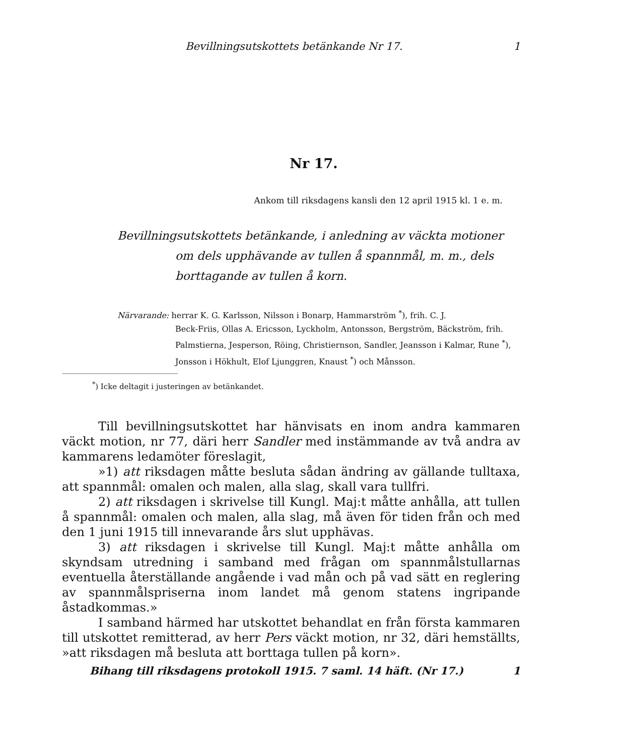Bevillningsutskottets betänkande Nr 17. 1
Nr 17.
Ankom till riksdagens kansli den 12 april 1915 kl. 1 e. m.
Bevillningsutskottets betänkande, i anledning av väckta motioner
om dels upphävande av tullen å spannmål, m. m., dels borttagande av tullen å korn.
Närvarande: herrar K. G. Karlsson, Nilsson i Bonarp, Hammarström <sup>*</sup>), frih. C. J.
Beck-Friis, Ollas A. Ericsson, Lyckholm, Antonsson, Bergström, Bäckström, frih. Palmstierna, Jesperson, Röing, Christiernson, Sandler, Jeansson i Kalmar, Rune <sup>*</sup>), Jonsson i Hökhult, Elof Ljunggren, Knaust <sup>*</sup>) och Månsson.
<sup>*</sup>) Icke deltagit i justeringen av betänkandet.
Till bevillningsutskottet har hänvisats en inom andra kammaren väckt motion, nr 77, däri herr Sandler med instämmande av två andra av kammarens ledamöter föreslagit,
»1) att riksdagen måtte besluta sådan ändring av gällande tulltaxa, att spannmål: omalen och malen, alla slag, skall vara tullfri.
2) att riksdagen i skrivelse till Kungl. Maj:t måtte anhålla, att tullen å spannmål: omalen och malen, alla slag, må även för tiden från och med den 1 juni 1915 till innevarande års slut upphävas.
3) att riksdagen i skrivelse till Kungl. Maj:t måtte anhålla om skyndsam utredning i samband med frågan om spannmålstullarnas eventuella återställande angående i vad mån och på vad sätt en reglering av spannmålspriserna inom landet må genom statens ingripande åstadkommas.»
I samband härmed har utskottet behandlat en från första kammaren till utskottet remitterad, av herr Pers väckt motion, nr 32, däri hemställts, »att riksdagen må besluta att borttaga tullen på korn».
Bihang till riksdagens protokoll 1915. 7 saml. 14 häft. (Nr 17.) 1